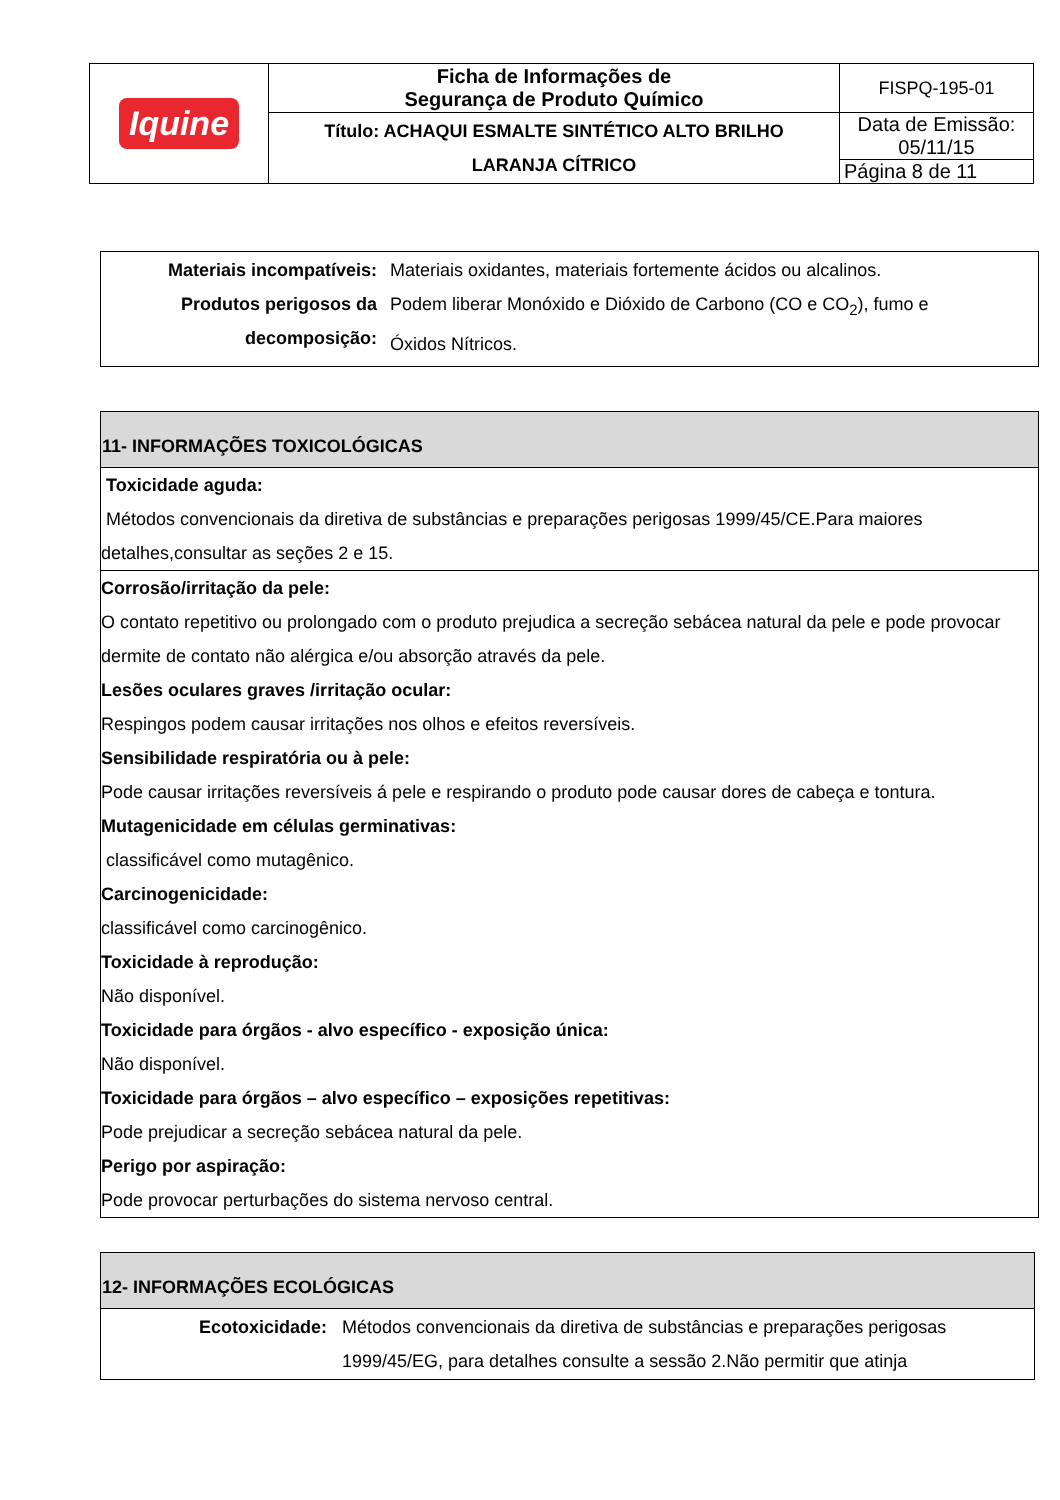| Iquine | Ficha de Informações de Segurança de Produto Químico | FISPQ-195-01 |
| | Título: ACHAQUI ESMALTE SINTÉTICO ALTO BRILHO LARANJA CÍTRICO | Data de Emissão: 05/11/15 |
| | | Página 8 de 11 |
| Materiais incompatíveis: Produtos perigosos da decomposição: | Materiais oxidantes, materiais fortemente ácidos ou alcalinos. Podem liberar Monóxido e Dióxido de Carbono (CO e CO<sub>2</sub>), fumo e Óxidos Nítricos. |
11- INFORMAÇÕES TOXICOLÓGICAS
Toxicidade aguda:
Métodos convencionais da diretiva de substâncias e preparações perigosas 1999/45/CE.Para maiores detalhes,consultar as seções 2 e 15.
Corrosão/irritação da pele:
O contato repetitivo ou prolongado com o produto prejudica a secreção sebácea natural da pele e pode provocar dermite de contato não alérgica e/ou absorção através da pele.
Lesões oculares graves /irritação ocular:
Respingos podem causar irritações nos olhos e efeitos reversíveis.
Sensibilidade respiratória ou à pele:
Pode causar irritações reversíveis á pele e respirando o produto pode causar dores de cabeça e tontura.
Mutagenicidade em células germinativas:
classificável como mutagênico.
Carcinogenicidade:
classificável como carcinogênico.
Toxicidade à reprodução:
Não disponível.
Toxicidade para órgãos - alvo específico - exposição única:
Não disponível.
Toxicidade para órgãos – alvo específico – exposições repetitivas:
Pode prejudicar a secreção sebácea natural da pele.
Perigo por aspiração:
Pode provocar perturbações do sistema nervoso central.
12- INFORMAÇÕES ECOLÓGICAS
| Ecotoxicidade: | Métodos convencionais da diretiva de substâncias e preparações perigosas 1999/45/EG, para detalhes consulte a sessão 2.Não permitir que atinja |